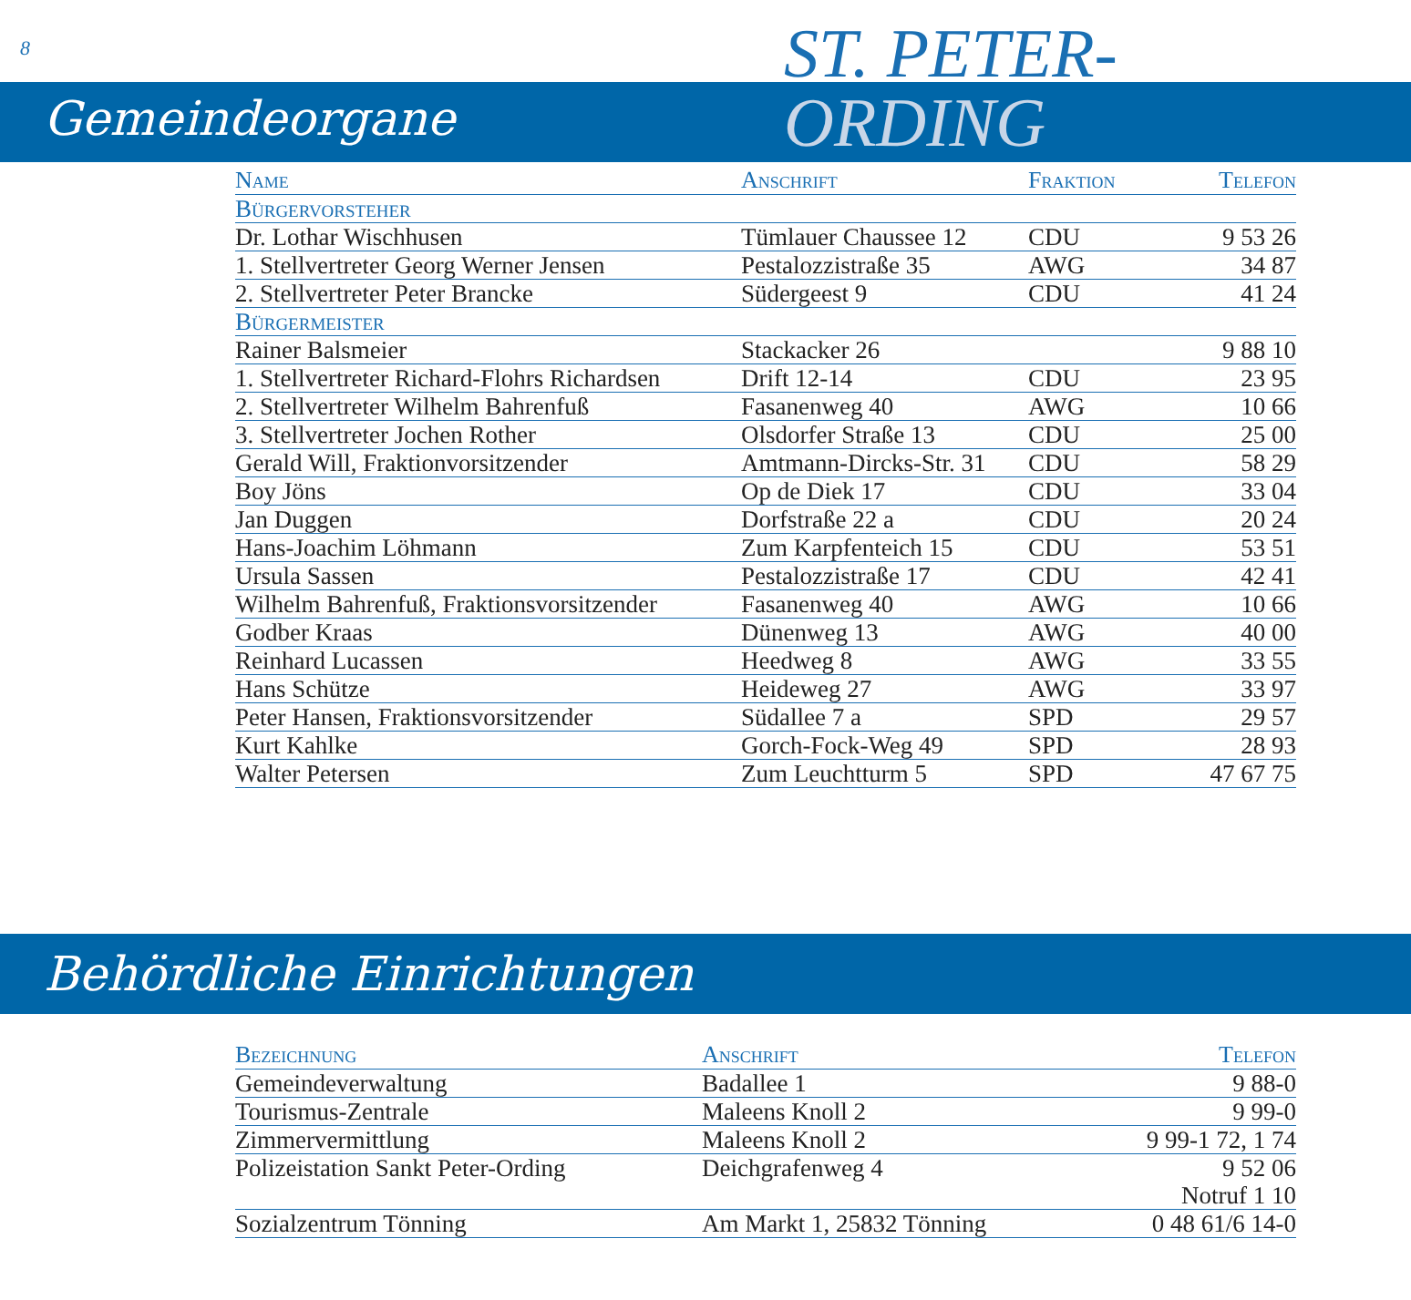8
ST. PETER-
ORDING
Gemeindeorgane
| Name | Anschrift | Fraktion | Telefon |
| --- | --- | --- | --- |
| Bürgervorsteher | | | |
| Dr. Lothar Wischhusen | Tümlauer Chaussee 12 | CDU | 9 53 26 |
| 1. Stellvertreter Georg Werner Jensen | Pestalozzistraße 35 | AWG | 34 87 |
| 2. Stellvertreter Peter Brancke | Südergeest 9 | CDU | 41 24 |
| Bürgermeister | | | |
| Rainer Balsmeier | Stackacker 26 | | 9 88 10 |
| 1. Stellvertreter Richard-Flohrs Richardsen | Drift 12-14 | CDU | 23 95 |
| 2. Stellvertreter Wilhelm Bahrenfuß | Fasanenweg 40 | AWG | 10 66 |
| 3. Stellvertreter Jochen Rother | Olsdorfer Straße 13 | CDU | 25 00 |
| Gerald Will, Fraktionvorsitzender | Amtmann-Dircks-Str. 31 | CDU | 58 29 |
| Boy Jöns | Op de Diek 17 | CDU | 33 04 |
| Jan Duggen | Dorfstraße 22 a | CDU | 20 24 |
| Hans-Joachim Löhmann | Zum Karpfenteich 15 | CDU | 53 51 |
| Ursula Sassen | Pestalozzistraße 17 | CDU | 42 41 |
| Wilhelm Bahrenfuß, Fraktionsvorsitzender | Fasanenweg 40 | AWG | 10 66 |
| Godber Kraas | Dünenweg 13 | AWG | 40 00 |
| Reinhard Lucassen | Heedweg 8 | AWG | 33 55 |
| Hans Schütze | Heideweg 27 | AWG | 33 97 |
| Peter Hansen, Fraktionsvorsitzender | Südallee 7 a | SPD | 29 57 |
| Kurt Kahlke | Gorch-Fock-Weg 49 | SPD | 28 93 |
| Walter Petersen | Zum Leuchtturm 5 | SPD | 47 67 75 |
Behördliche Einrichtungen
| Bezeichnung | Anschrift | Telefon |
| --- | --- | --- |
| Gemeindeverwaltung | Badallee 1 | 9 88-0 |
| Tourismus-Zentrale | Maleens Knoll 2 | 9 99-0 |
| Zimmervermittlung | Maleens Knoll 2 | 9 99-1 72, 1 74 |
| Polizeistation Sankt Peter-Ording | Deichgrafenweg 4 | 9 52 06 Notruf 1 10 |
| Sozialzentrum Tönning | Am Markt 1, 25832 Tönning | 0 48 61/6 14-0 |